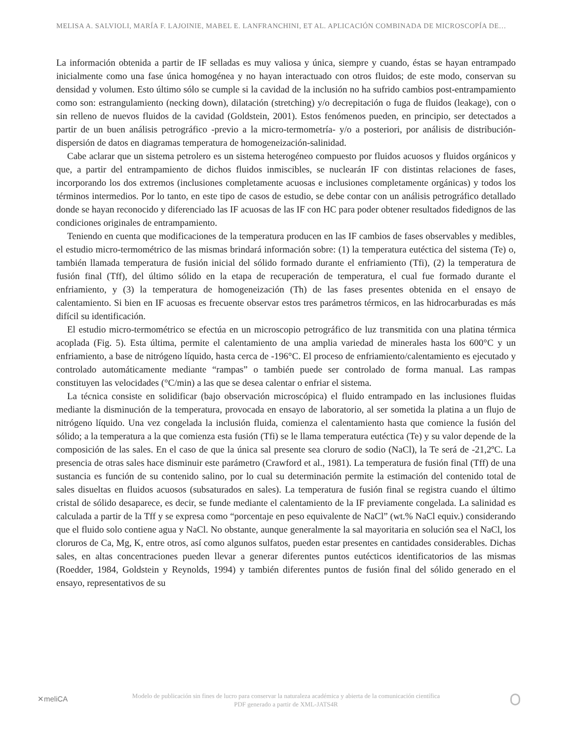MELISA A. SALVIOLI, MARÍA F. LAJOINIE, MABEL E. LANFRANCHINI, ET AL. APLICACIÓN COMBINADA DE MICROSCOPÍA DE…
La información obtenida a partir de IF selladas es muy valiosa y única, siempre y cuando, éstas se hayan entrampado inicialmente como una fase única homogénea y no hayan interactuado con otros fluidos; de este modo, conservan su densidad y volumen. Esto último sólo se cumple si la cavidad de la inclusión no ha sufrido cambios post-entrampamiento como son: estrangulamiento (necking down), dilatación (stretching) y/o decrepitación o fuga de fluidos (leakage), con o sin relleno de nuevos fluidos de la cavidad (Goldstein, 2001). Estos fenómenos pueden, en principio, ser detectados a partir de un buen análisis petrográfico -previo a la micro-termometría- y/o a posteriori, por análisis de distribución-dispersión de datos en diagramas temperatura de homogeneización-salinidad.
Cabe aclarar que un sistema petrolero es un sistema heterogéneo compuesto por fluidos acuosos y fluidos orgánicos y que, a partir del entrampamiento de dichos fluidos inmiscibles, se nuclearán IF con distintas relaciones de fases, incorporando los dos extremos (inclusiones completamente acuosas e inclusiones completamente orgánicas) y todos los términos intermedios. Por lo tanto, en este tipo de casos de estudio, se debe contar con un análisis petrográfico detallado donde se hayan reconocido y diferenciado las IF acuosas de las IF con HC para poder obtener resultados fidedignos de las condiciones originales de entrampamiento.
Teniendo en cuenta que modificaciones de la temperatura producen en las IF cambios de fases observables y medibles, el estudio micro-termométrico de las mismas brindará información sobre: (1) la temperatura eutéctica del sistema (Te) o, también llamada temperatura de fusión inicial del sólido formado durante el enfriamiento (Tfi), (2) la temperatura de fusión final (Tff), del último sólido en la etapa de recuperación de temperatura, el cual fue formado durante el enfriamiento, y (3) la temperatura de homogeneización (Th) de las fases presentes obtenida en el ensayo de calentamiento. Si bien en IF acuosas es frecuente observar estos tres parámetros térmicos, en las hidrocarburadas es más difícil su identificación.
El estudio micro-termométrico se efectúa en un microscopio petrográfico de luz transmitida con una platina térmica acoplada (Fig. 5). Esta última, permite el calentamiento de una amplia variedad de minerales hasta los 600°C y un enfriamiento, a base de nitrógeno líquido, hasta cerca de -196°C. El proceso de enfriamiento/calentamiento es ejecutado y controlado automáticamente mediante “rampas” o también puede ser controlado de forma manual. Las rampas constituyen las velocidades (°C/min) a las que se desea calentar o enfriar el sistema.
La técnica consiste en solidificar (bajo observación microscópica) el fluido entrampado en las inclusiones fluidas mediante la disminución de la temperatura, provocada en ensayo de laboratorio, al ser sometida la platina a un flujo de nitrógeno líquido. Una vez congelada la inclusión fluida, comienza el calentamiento hasta que comience la fusión del sólido; a la temperatura a la que comienza esta fusión (Tfi) se le llama temperatura eutéctica (Te) y su valor depende de la composición de las sales. En el caso de que la única sal presente sea cloruro de sodio (NaCl), la Te será de -21,2ºC. La presencia de otras sales hace disminuir este parámetro (Crawford et al., 1981). La temperatura de fusión final (Tff) de una sustancia es función de su contenido salino, por lo cual su determinación permite la estimación del contenido total de sales disueltas en fluidos acuosos (subsaturados en sales). La temperatura de fusión final se registra cuando el último cristal de sólido desaparece, es decir, se funde mediante el calentamiento de la IF previamente congelada. La salinidad es calculada a partir de la Tff y se expresa como “porcentaje en peso equivalente de NaCl” (wt.% NaCl equiv.) considerando que el fluido solo contiene agua y NaCl. No obstante, aunque generalmente la sal mayoritaria en solución sea el NaCl, los cloruros de Ca, Mg, K, entre otros, así como algunos sulfatos, pueden estar presentes en cantidades considerables. Dichas sales, en altas concentraciones pueden llevar a generar diferentes puntos eutécticos identificatorios de las mismas (Roedder, 1984, Goldstein y Reynolds, 1994) y también diferentes puntos de fusión final del sólido generado en el ensayo, representativos de su
✕meliCA
Modelo de publicación sin fines de lucro para conservar la naturaleza académica y abierta de la comunicación científica
PDF generado a partir de XML-JATS4R